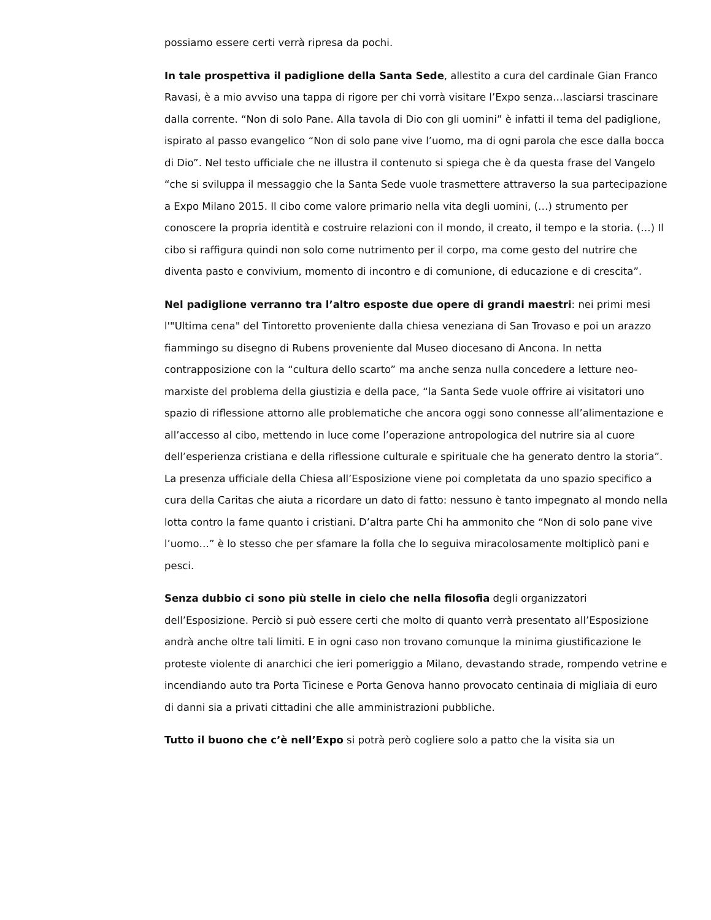possiamo essere certi verrà ripresa da pochi.
In tale prospettiva il padiglione della Santa Sede, allestito a cura del cardinale Gian Franco Ravasi, è a mio avviso una tappa di rigore per chi vorrà visitare l’Expo senza…lasciarsi trascinare dalla corrente. “Non di solo Pane. Alla tavola di Dio con gli uomini” è infatti il tema del padiglione, ispirato al passo evangelico “Non di solo pane vive l’uomo, ma di ogni parola che esce dalla bocca di Dio”. Nel testo ufficiale che ne illustra il contenuto si spiega che è da questa frase del Vangelo “che si sviluppa il messaggio che la Santa Sede vuole trasmettere attraverso la sua partecipazione a Expo Milano 2015. Il cibo come valore primario nella vita degli uomini, (…) strumento per conoscere la propria identità e costruire relazioni con il mondo, il creato, il tempo e la storia. (…) Il cibo si raffigura quindi non solo come nutrimento per il corpo, ma come gesto del nutrire che diventa pasto e convivium, momento di incontro e di comunione, di educazione e di crescita”.
Nel padiglione verranno tra l’altro esposte due opere di grandi maestri: nei primi mesi l'"Ultima cena" del Tintoretto proveniente dalla chiesa veneziana di San Trovaso e poi un arazzo fiammingo su disegno di Rubens proveniente dal Museo diocesano di Ancona. In netta contrapposizione con la “cultura dello scarto” ma anche senza nulla concedere a letture neo-marxiste del problema della giustizia e della pace, “la Santa Sede vuole offrire ai visitatori uno spazio di riflessione attorno alle problematiche che ancora oggi sono connesse all’alimentazione e all’accesso al cibo, mettendo in luce come l’operazione antropologica del nutrire sia al cuore dell’esperienza cristiana e della riflessione culturale e spirituale che ha generato dentro la storia”. La presenza ufficiale della Chiesa all’Esposizione viene poi completata da uno spazio specifico a cura della Caritas che aiuta a ricordare un dato di fatto: nessuno è tanto impegnato al mondo nella lotta contro la fame quanto i cristiani. D’altra parte Chi ha ammonito che “Non di solo pane vive l’uomo…” è lo stesso che per sfamare la folla che lo seguiva miracolosamente moltiplicò pani e pesci.
Senza dubbio ci sono più stelle in cielo che nella filosofia degli organizzatori dell’Esposizione. Perciò si può essere certi che molto di quanto verrà presentato all’Esposizione andrà anche oltre tali limiti. E in ogni caso non trovano comunque la minima giustificazione le proteste violente di anarchici che ieri pomeriggio a Milano, devastando strade, rompendo vetrine e incendiando auto tra Porta Ticinese e Porta Genova hanno provocato centinaia di migliaia di euro di danni sia a privati cittadini che alle amministrazioni pubbliche.
Tutto il buono che c’è nell’Expo si potrà però cogliere solo a patto che la visita sia un